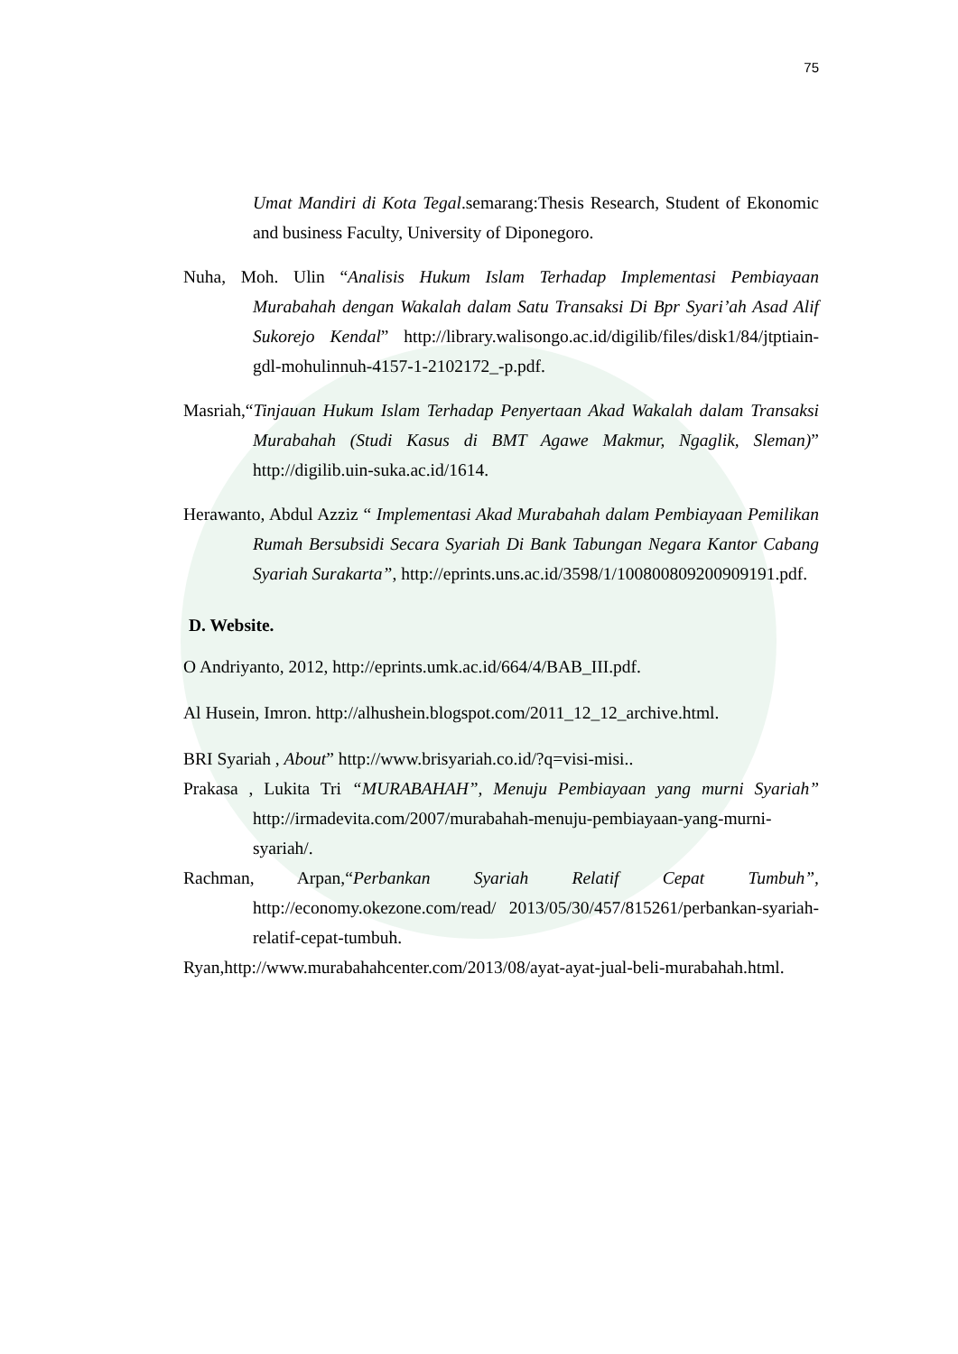75
Umat Mandiri di Kota Tegal.semarang:Thesis Research, Student of Ekonomic and business Faculty, University of Diponegoro.
Nuha, Moh. Ulin “Analisis Hukum Islam Terhadap Implementasi Pembiayaan Murabahah dengan Wakalah dalam Satu Transaksi Di Bpr Syari’ah Asad Alif Sukorejo Kendal” http://library.walisongo.ac.id/digilib/files/disk1/84/jtptiain-gdl-mohulinnuh-4157-1-2102172_-p.pdf.
Masriah,“Tinjauan Hukum Islam Terhadap Penyertaan Akad Wakalah dalam Transaksi Murabahah (Studi Kasus di BMT Agawe Makmur, Ngaglik, Sleman)” http://digilib.uin-suka.ac.id/1614.
Herawanto, Abdul Azziz “ Implementasi Akad Murabahah dalam Pembiayaan Pemilikan Rumah Bersubsidi Secara Syariah Di Bank Tabungan Negara Kantor Cabang Syariah Surakarta”, http://eprints.uns.ac.id/3598/1/100800809200909191.pdf.
D. Website.
O Andriyanto, 2012, http://eprints.umk.ac.id/664/4/BAB_III.pdf.
Al Husein, Imron. http://alhushein.blogspot.com/2011_12_12_archive.html.
BRI Syariah , About” http://www.brisyariah.co.id/?q=visi-misi..
Prakasa , Lukita Tri “MURABAHAH”, Menuju Pembiayaan yang murni Syariah” http://irmadevita.com/2007/murabahah-menuju-pembiayaan-yang-murni-syariah/.
Rachman, Arpan,“Perbankan Syariah Relatif Cepat Tumbuh”, http://economy.okezone.com/read/ 2013/05/30/457/815261/perbankan-syariah-relatif-cepat-tumbuh.
Ryan,http://www.murabahahcenter.com/2013/08/ayat-ayat-jual-beli-murabahah.html.